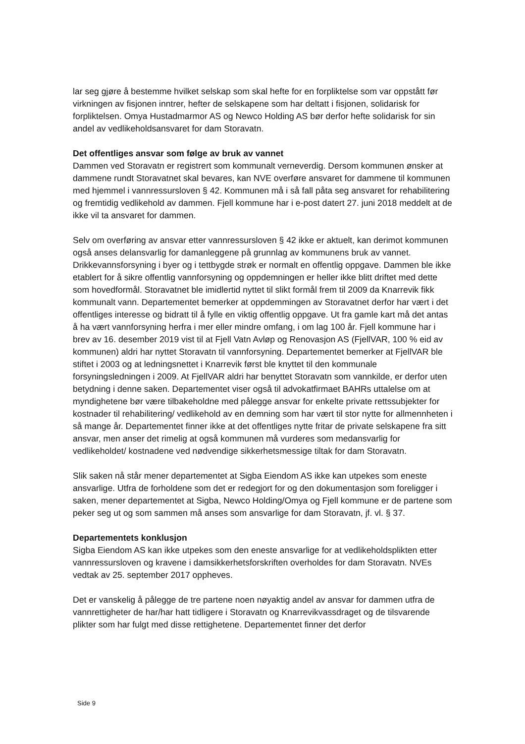lar seg gjøre å bestemme hvilket selskap som skal hefte for en forpliktelse som var oppstått før virkningen av fisjonen inntrer, hefter de selskapene som har deltatt i fisjonen, solidarisk for forpliktelsen. Omya Hustadmarmor AS og Newco Holding AS bør derfor hefte solidarisk for sin andel av vedlikeholdsansvaret for dam Storavatn.
Det offentliges ansvar som følge av bruk av vannet
Dammen ved Storavatn er registrert som kommunalt verneverdig. Dersom kommunen ønsker at dammene rundt Storavatnet skal bevares, kan NVE overføre ansvaret for dammene til kommunen med hjemmel i vannressursloven § 42. Kommunen må i så fall påta seg ansvaret for rehabilitering og fremtidig vedlikehold av dammen. Fjell kommune har i e-post datert 27. juni 2018 meddelt at de ikke vil ta ansvaret for dammen.
Selv om overføring av ansvar etter vannressursloven § 42 ikke er aktuelt, kan derimot kommunen også anses delansvarlig for damanleggene på grunnlag av kommunens bruk av vannet. Drikkevannsforsyning i byer og i tettbygde strøk er normalt en offentlig oppgave. Dammen ble ikke etablert for å sikre offentlig vannforsyning og oppdemningen er heller ikke blitt driftet med dette som hovedformål. Storavatnet ble imidlertid nyttet til slikt formål frem til 2009 da Knarrevik fikk kommunalt vann. Departementet bemerker at oppdemmingen av Storavatnet derfor har vært i det offentliges interesse og bidratt til å fylle en viktig offentlig oppgave. Ut fra gamle kart må det antas å ha vært vannforsyning herfra i mer eller mindre omfang, i om lag 100 år. Fjell kommune har i brev av 16. desember 2019 vist til at Fjell Vatn Avløp og Renovasjon AS (FjellVAR, 100 % eid av kommunen) aldri har nyttet Storavatn til vannforsyning. Departementet bemerker at FjellVAR ble stiftet i 2003 og at ledningsnettet i Knarrevik først ble knyttet til den kommunale forsyningsledningen i 2009. At FjellVAR aldri har benyttet Storavatn som vannkilde, er derfor uten betydning i denne saken. Departementet viser også til advokatfirmaet BAHRs uttalelse om at myndighetene bør være tilbakeholdne med pålegge ansvar for enkelte private rettssubjekter for kostnader til rehabilitering/ vedlikehold av en demning som har vært til stor nytte for allmennheten i så mange år. Departementet finner ikke at det offentliges nytte fritar de private selskapene fra sitt ansvar, men anser det rimelig at også kommunen må vurderes som medansvarlig for vedlikeholdet/ kostnadene ved nødvendige sikkerhetsmessige tiltak for dam Storavatn.
Slik saken nå står mener departementet at Sigba Eiendom AS ikke kan utpekes som eneste ansvarlige. Utfra de forholdene som det er redegjort for og den dokumentasjon som foreligger i saken, mener departementet at Sigba, Newco Holding/Omya og Fjell kommune er de partene som peker seg ut og som sammen må anses som ansvarlige for dam Storavatn, jf. vl. § 37.
Departementets konklusjon
Sigba Eiendom AS kan ikke utpekes som den eneste ansvarlige for at vedlikeholdsplikten etter vannressursloven og kravene i damsikkerhetsforskriften overholdes for dam Storavatn. NVEs vedtak av 25. september 2017 oppheves.
Det er vanskelig å pålegge de tre partene noen nøyaktig andel av ansvar for dammen utfra de vannrettigheter de har/har hatt tidligere i Storavatn og Knarrevikvassdraget og de tilsvarende plikter som har fulgt med disse rettighetene. Departementet finner det derfor
Side 9